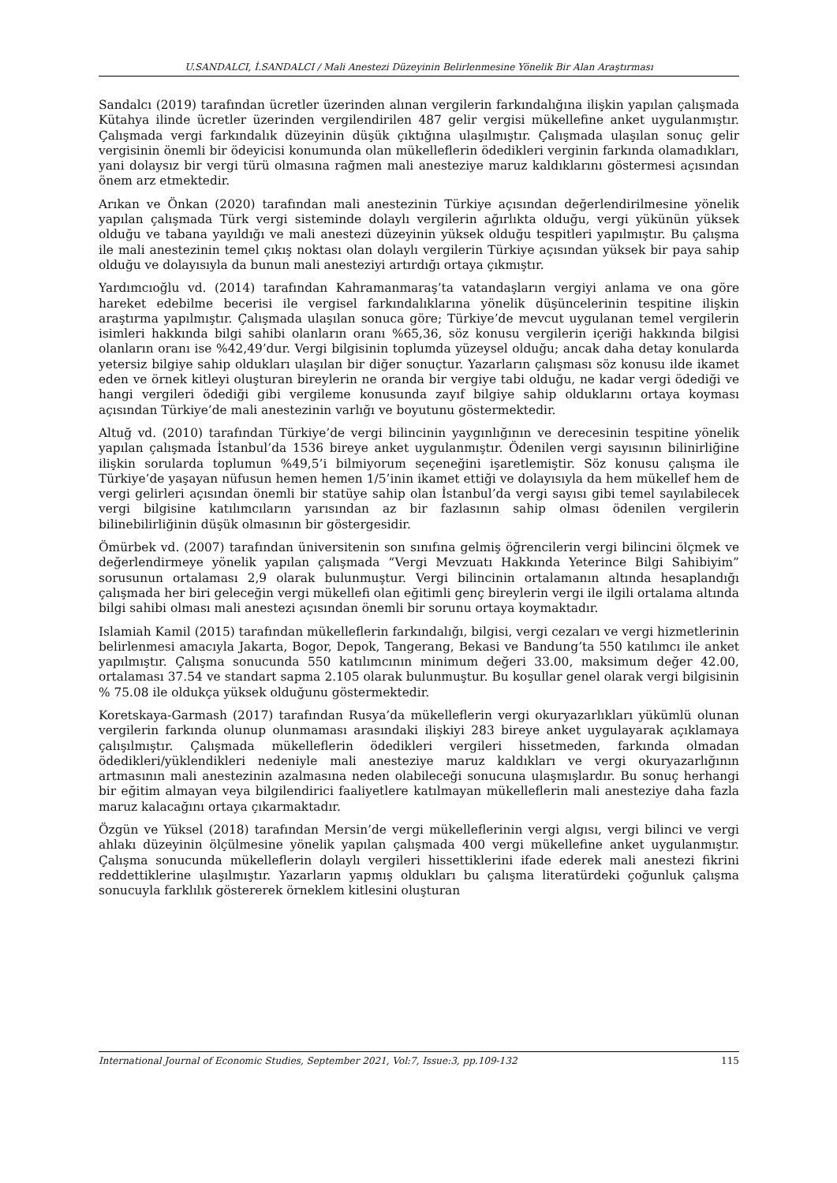U.SANDALCI, İ.SANDALCI / Mali Anestezi Düzeyinin Belirlenmesine Yönelik Bir Alan Araştırması
Sandalcı (2019) tarafından ücretler üzerinden alınan vergilerin farkındalığına ilişkin yapılan çalışmada Kütahya ilinde ücretler üzerinden vergilendirilen 487 gelir vergisi mükellefine anket uygulanmıştır. Çalışmada vergi farkındalık düzeyinin düşük çıktığına ulaşılmıştır. Çalışmada ulaşılan sonuç gelir vergisinin önemli bir ödeyicisi konumunda olan mükelleflerin ödedikleri verginin farkında olamadıkları, yani dolaysız bir vergi türü olmasına rağmen mali anesteziye maruz kaldıklarını göstermesi açısından önem arz etmektedir.
Arıkan ve Önkan (2020) tarafından mali anestezinin Türkiye açısından değerlendirilmesine yönelik yapılan çalışmada Türk vergi sisteminde dolaylı vergilerin ağırlıkta olduğu, vergi yükünün yüksek olduğu ve tabana yayıldığı ve mali anestezi düzeyinin yüksek olduğu tespitleri yapılmıştır. Bu çalışma ile mali anestezinin temel çıkış noktası olan dolaylı vergilerin Türkiye açısından yüksek bir paya sahip olduğu ve dolayısıyla da bunun mali anesteziyi artırdığı ortaya çıkmıştır.
Yardımcıoğlu vd. (2014) tarafından Kahramanmaraş’ta vatandaşların vergiyi anlama ve ona göre hareket edebilme becerisi ile vergisel farkındalıklarına yönelik düşüncelerinin tespitine ilişkin araştırma yapılmıştır. Çalışmada ulaşılan sonuca göre; Türkiye’de mevcut uygulanan temel vergilerin isimleri hakkında bilgi sahibi olanların oranı %65,36, söz konusu vergilerin içeriği hakkında bilgisi olanların oranı ise %42,49’dur. Vergi bilgisinin toplumda yüzeysel olduğu; ancak daha detay konularda yetersiz bilgiye sahip oldukları ulaşılan bir diğer sonuçtur. Yazarların çalışması söz konusu ilde ikamet eden ve örnek kitleyi oluşturan bireylerin ne oranda bir vergiye tabi olduğu, ne kadar vergi ödediği ve hangi vergileri ödediği gibi vergileme konusunda zayıf bilgiye sahip olduklarını ortaya koyması açısından Türkiye’de mali anestezinin varlığı ve boyutunu göstermektedir.
Altuğ vd. (2010) tarafından Türkiye’de vergi bilincinin yaygınlığının ve derecesinin tespitine yönelik yapılan çalışmada İstanbul’da 1536 bireye anket uygulanmıştır. Ödenilen vergi sayısının bilinirliğine ilişkin sorularda toplumun %49,5’i bilmiyorum seçeneğini işaretlemiştir. Söz konusu çalışma ile Türkiye’de yaşayan nüfusun hemen hemen 1/5’inin ikamet ettiği ve dolayısıyla da hem mükellef hem de vergi gelirleri açısından önemli bir statüye sahip olan İstanbul’da vergi sayısı gibi temel sayılabilecek vergi bilgisine katılımcıların yarısından az bir fazlasının sahip olması ödenilen vergilerin bilinebilirliğinin düşük olmasının bir göstergesidir.
Ömürbek vd. (2007) tarafından üniversitenin son sınıfına gelmiş öğrencilerin vergi bilincini ölçmek ve değerlendirmeye yönelik yapılan çalışmada “Vergi Mevzuatı Hakkında Yeterince Bilgi Sahibiyim” sorusunun ortalaması 2,9 olarak bulunmuştur. Vergi bilincinin ortalamanın altında hesaplandığı çalışmada her biri geleceğin vergi mükellefi olan eğitimli genç bireylerin vergi ile ilgili ortalama altında bilgi sahibi olması mali anestezi açısından önemli bir sorunu ortaya koymaktadır.
Islamiah Kamil (2015) tarafından mükelleflerin farkındalığı, bilgisi, vergi cezaları ve vergi hizmetlerinin belirlenmesi amacıyla Jakarta, Bogor, Depok, Tangerang, Bekasi ve Bandung’ta 550 katılımcı ile anket yapılmıştır. Çalışma sonucunda 550 katılımcının minimum değeri 33.00, maksimum değer 42.00, ortalaması 37.54 ve standart sapma 2.105 olarak bulunmuştur. Bu koşullar genel olarak vergi bilgisinin % 75.08 ile oldukça yüksek olduğunu göstermektedir.
Koretskaya-Garmash (2017) tarafından Rusya’da mükelleflerin vergi okuryazarlıkları yükümlü olunan vergilerin farkında olunup olunmaması arasındaki ilişkiyi 283 bireye anket uygulayarak açıklamaya çalışılmıştır. Çalışmada mükelleflerin ödedikleri vergileri hissetmeden, farkında olmadan ödedikleri/yüklendikleri nedeniyle mali anesteziye maruz kaldıkları ve vergi okuryazarlığının artmasının mali anestezinin azalmasına neden olabileceği sonucuna ulaşmışlardır. Bu sonuç herhangi bir eğitim almayan veya bilgilendirici faaliyetlere katılmayan mükelleflerin mali anesteziye daha fazla maruz kalacağını ortaya çıkarmaktadır.
Özgün ve Yüksel (2018) tarafından Mersin’de vergi mükelleflerinin vergi algısı, vergi bilinci ve vergi ahlakı düzeyinin ölçülmesine yönelik yapılan çalışmada 400 vergi mükellefine anket uygulanmıştır. Çalışma sonucunda mükelleflerin dolaylı vergileri hissettiklerini ifade ederek mali anestezi fikrini reddettiklerine ulaşılmıştır. Yazarların yapmış oldukları bu çalışma literatürdeki çoğunluk çalışma sonucuyla farklılık göstererek örneklem kitlesini oluşturan
International Journal of Economic Studies, September 2021, Vol:7, Issue:3, pp.109-132 115